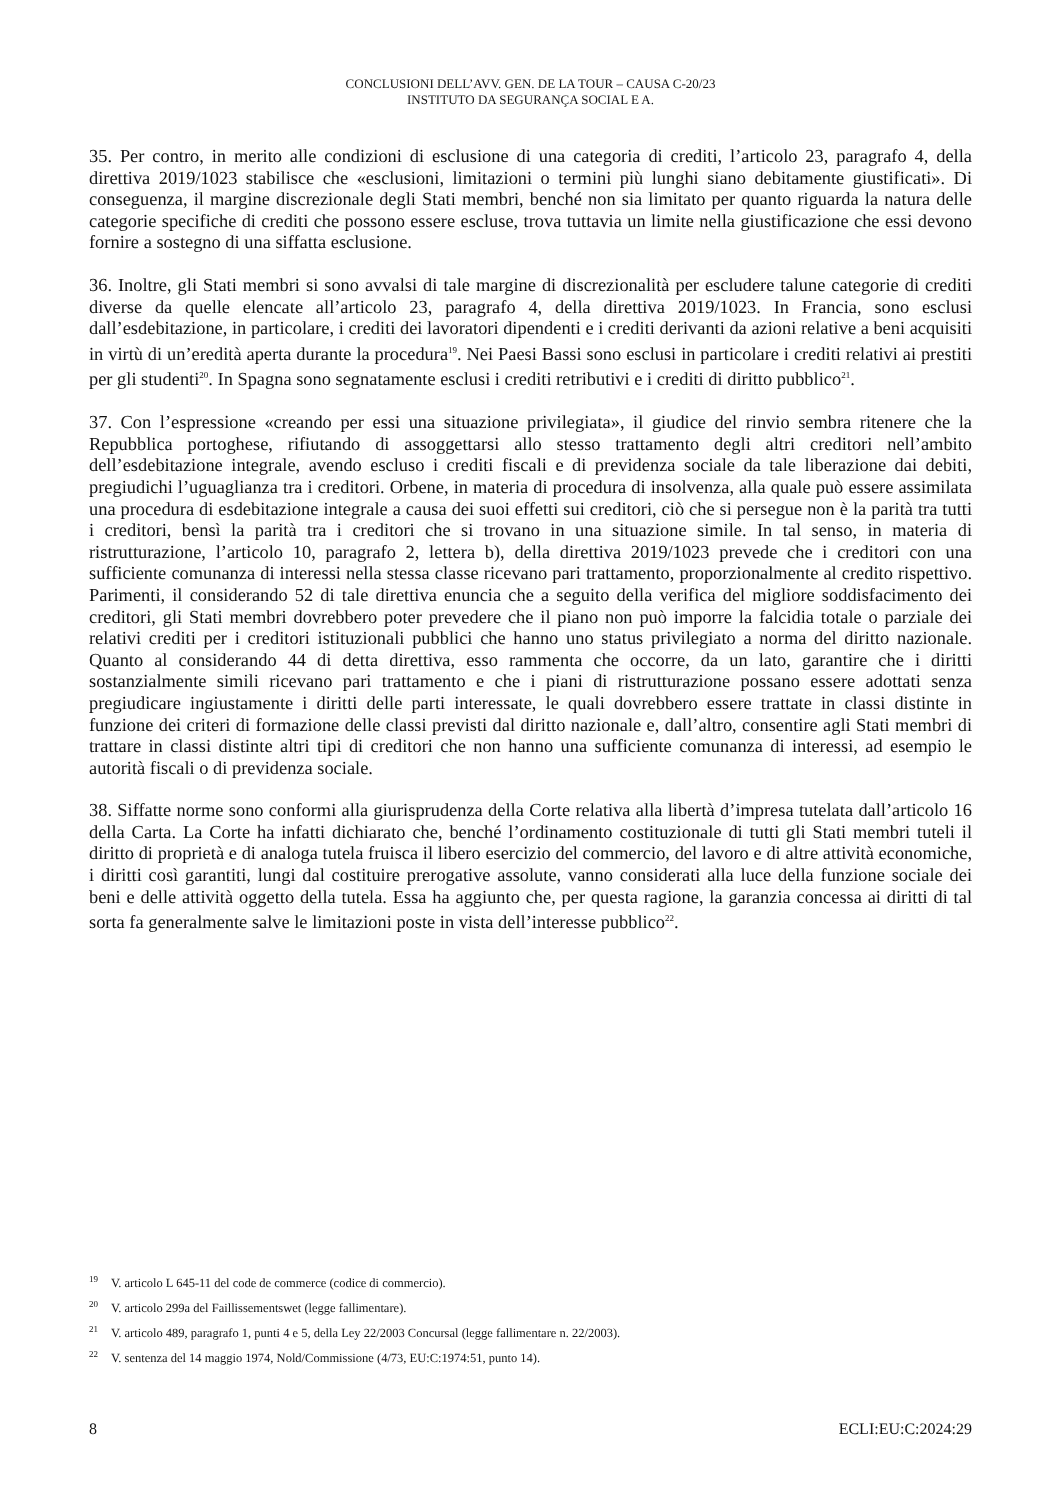CONCLUSIONI DELL’AVV. GEN. DE LA TOUR – CAUSA C-20/23
INSTITUTO DA SEGURANÇA SOCIAL E A.
35. Per contro, in merito alle condizioni di esclusione di una categoria di crediti, l’articolo 23, paragrafo 4, della direttiva 2019/1023 stabilisce che «esclusioni, limitazioni o termini più lunghi siano debitamente giustificati». Di conseguenza, il margine discrezionale degli Stati membri, benché non sia limitato per quanto riguarda la natura delle categorie specifiche di crediti che possono essere escluse, trova tuttavia un limite nella giustificazione che essi devono fornire a sostegno di una siffatta esclusione.
36. Inoltre, gli Stati membri si sono avvalsi di tale margine di discrezionalità per escludere talune categorie di crediti diverse da quelle elencate all’articolo 23, paragrafo 4, della direttiva 2019/1023. In Francia, sono esclusi dall’esdebitazione, in particolare, i crediti dei lavoratori dipendenti e i crediti derivanti da azioni relative a beni acquisiti in virtù di un’eredità aperta durante la procedura<sup>19</sup>. Nei Paesi Bassi sono esclusi in particolare i crediti relativi ai prestiti per gli studenti<sup>20</sup>. In Spagna sono segnatamente esclusi i crediti retributivi e i crediti di diritto pubblico<sup>21</sup>.
37. Con l’espressione «creando per essi una situazione privilegiata», il giudice del rinvio sembra ritenere che la Repubblica portoghese, rifiutando di assoggettarsi allo stesso trattamento degli altri creditori nell’ambito dell’esdebitazione integrale, avendo escluso i crediti fiscali e di previdenza sociale da tale liberazione dai debiti, pregiudichi l’uguaglianza tra i creditori. Orbene, in materia di procedura di insolvenza, alla quale può essere assimilata una procedura di esdebitazione integrale a causa dei suoi effetti sui creditori, ciò che si persegue non è la parità tra tutti i creditori, bensì la parità tra i creditori che si trovano in una situazione simile. In tal senso, in materia di ristrutturazione, l’articolo 10, paragrafo 2, lettera b), della direttiva 2019/1023 prevede che i creditori con una sufficiente comunanza di interessi nella stessa classe ricevano pari trattamento, proporzionalmente al credito rispettivo. Parimenti, il considerando 52 di tale direttiva enuncia che a seguito della verifica del migliore soddisfacimento dei creditori, gli Stati membri dovrebbero poter prevedere che il piano non può imporre la falcidia totale o parziale dei relativi crediti per i creditori istituzionali pubblici che hanno uno status privilegiato a norma del diritto nazionale. Quanto al considerando 44 di detta direttiva, esso rammenta che occorre, da un lato, garantire che i diritti sostanzialmente simili ricevano pari trattamento e che i piani di ristrutturazione possano essere adottati senza pregiudicare ingiustamente i diritti delle parti interessate, le quali dovrebbero essere trattate in classi distinte in funzione dei criteri di formazione delle classi previsti dal diritto nazionale e, dall’altro, consentire agli Stati membri di trattare in classi distinte altri tipi di creditori che non hanno una sufficiente comunanza di interessi, ad esempio le autorità fiscali o di previdenza sociale.
38. Siffatte norme sono conformi alla giurisprudenza della Corte relativa alla libertà d’impresa tutelata dall’articolo 16 della Carta. La Corte ha infatti dichiarato che, benché l’ordinamento costituzionale di tutti gli Stati membri tuteli il diritto di proprietà e di analoga tutela fruisca il libero esercizio del commercio, del lavoro e di altre attività economiche, i diritti così garantiti, lungi dal costituire prerogative assolute, vanno considerati alla luce della funzione sociale dei beni e delle attività oggetto della tutela. Essa ha aggiunto che, per questa ragione, la garanzia concessa ai diritti di tal sorta fa generalmente salve le limitazioni poste in vista dell’interesse pubblico<sup>22</sup>.
<sup>19</sup> V. articolo L 645-11 del code de commerce (codice di commercio).
<sup>20</sup> V. articolo 299a del Faillissementswet (legge fallimentare).
<sup>21</sup> V. articolo 489, paragrafo 1, punti 4 e 5, della Ley 22/2003 Concursal (legge fallimentare n. 22/2003).
<sup>22</sup> V. sentenza del 14 maggio 1974, Nold/Commissione (4/73, EU:C:1974:51, punto 14).
8 ECLI:EU:C:2024:29